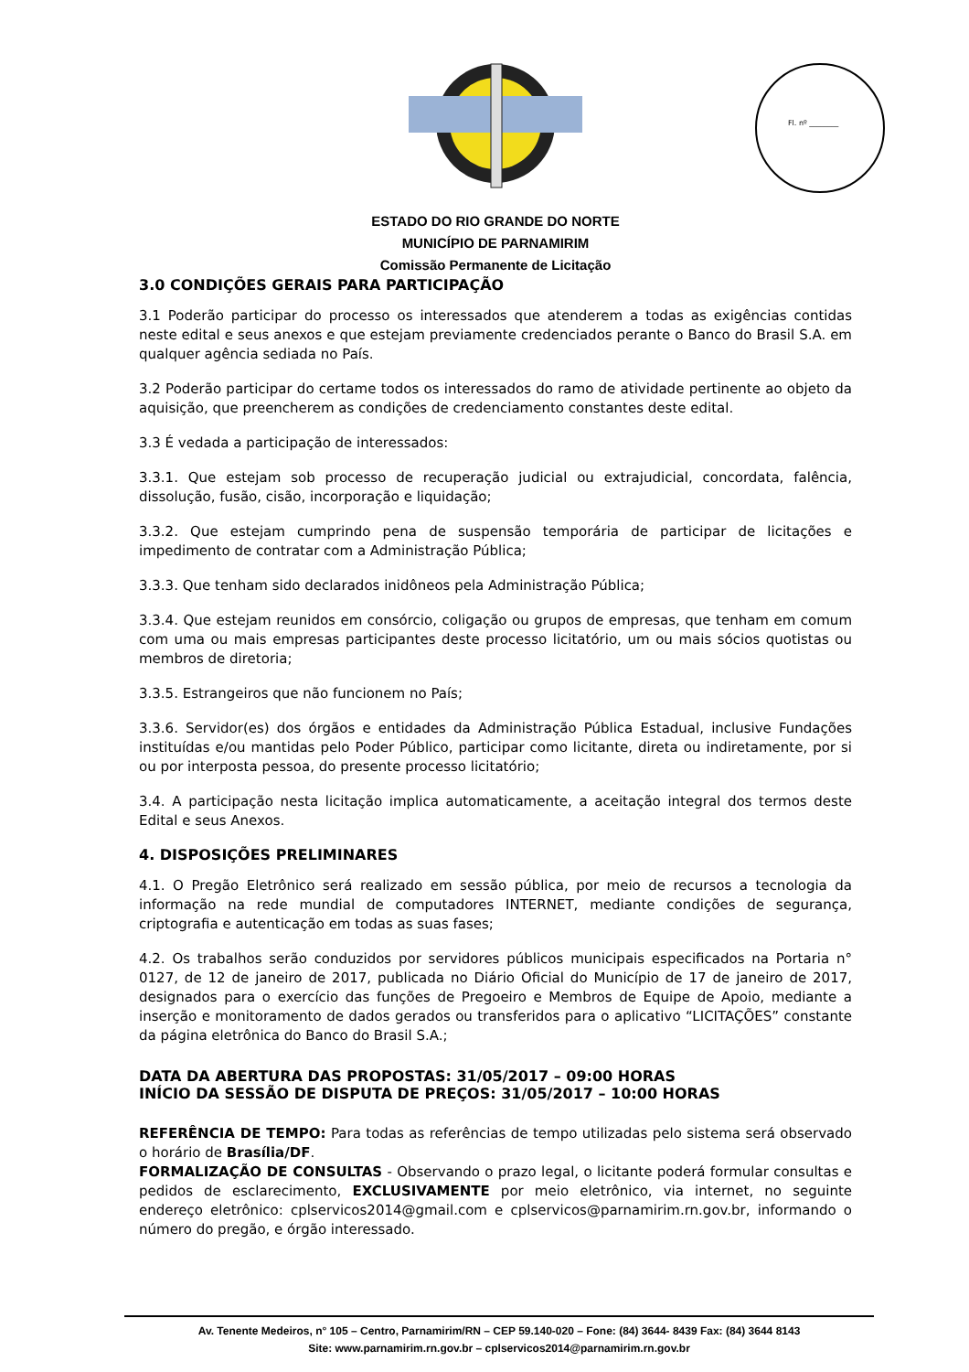Fl. nº ________
ESTADO DO RIO GRANDE DO NORTE
MUNICÍPIO DE PARNAMIRIM
Comissão Permanente de Licitação
3.0 CONDIÇÕES GERAIS PARA PARTICIPAÇÃO
3.1 Poderão participar do processo os interessados que atenderem a todas as exigências contidas neste edital e seus anexos e que estejam previamente credenciados perante o Banco do Brasil S.A. em qualquer agência sediada no País.
3.2 Poderão participar do certame todos os interessados do ramo de atividade pertinente ao objeto da aquisição, que preencherem as condições de credenciamento constantes deste edital.
3.3 É vedada a participação de interessados:
3.3.1. Que estejam sob processo de recuperação judicial ou extrajudicial, concordata, falência, dissolução, fusão, cisão, incorporação e liquidação;
3.3.2. Que estejam cumprindo pena de suspensão temporária de participar de licitações e impedimento de contratar com a Administração Pública;
3.3.3. Que tenham sido declarados inidôneos pela Administração Pública;
3.3.4. Que estejam reunidos em consórcio, coligação ou grupos de empresas, que tenham em comum com uma ou mais empresas participantes deste processo licitatório, um ou mais sócios quotistas ou membros de diretoria;
3.3.5. Estrangeiros que não funcionem no País;
3.3.6. Servidor(es) dos órgãos e entidades da Administração Pública Estadual, inclusive Fundações instituídas e/ou mantidas pelo Poder Público, participar como licitante, direta ou indiretamente, por si ou por interposta pessoa, do presente processo licitatório;
3.4. A participação nesta licitação implica automaticamente, a aceitação integral dos termos deste Edital e seus Anexos.
4. DISPOSIÇÕES PRELIMINARES
4.1. O Pregão Eletrônico será realizado em sessão pública, por meio de recursos a tecnologia da informação na rede mundial de computadores INTERNET, mediante condições de segurança, criptografia e autenticação em todas as suas fases;
4.2. Os trabalhos serão conduzidos por servidores públicos municipais especificados na Portaria n° 0127, de 12 de janeiro de 2017, publicada no Diário Oficial do Município de 17 de janeiro de 2017, designados para o exercício das funções de Pregoeiro e Membros de Equipe de Apoio, mediante a inserção e monitoramento de dados gerados ou transferidos para o aplicativo “LICITAÇÕES” constante da página eletrônica do Banco do Brasil S.A.;
DATA DA ABERTURA DAS PROPOSTAS: 31/05/2017 – 09:00 HORAS
INÍCIO DA SESSÃO DE DISPUTA DE PREÇOS: 31/05/2017 – 10:00 HORAS
REFERÊNCIA DE TEMPO: Para todas as referências de tempo utilizadas pelo sistema será observado o horário de Brasília/DF.
FORMALIZAÇÃO DE CONSULTAS - Observando o prazo legal, o licitante poderá formular consultas e pedidos de esclarecimento, EXCLUSIVAMENTE por meio eletrônico, via internet, no seguinte endereço eletrônico: cplservicos2014@gmail.com e cplservicos@parnamirim.rn.gov.br, informando o número do pregão, e órgão interessado.
Av. Tenente Medeiros, n° 105 – Centro, Parnamirim/RN – CEP 59.140-020 – Fone: (84) 3644- 8439 Fax: (84) 3644 8143
Site: www.parnamirim.rn.gov.br – cplservicos2014@parnamirim.rn.gov.br